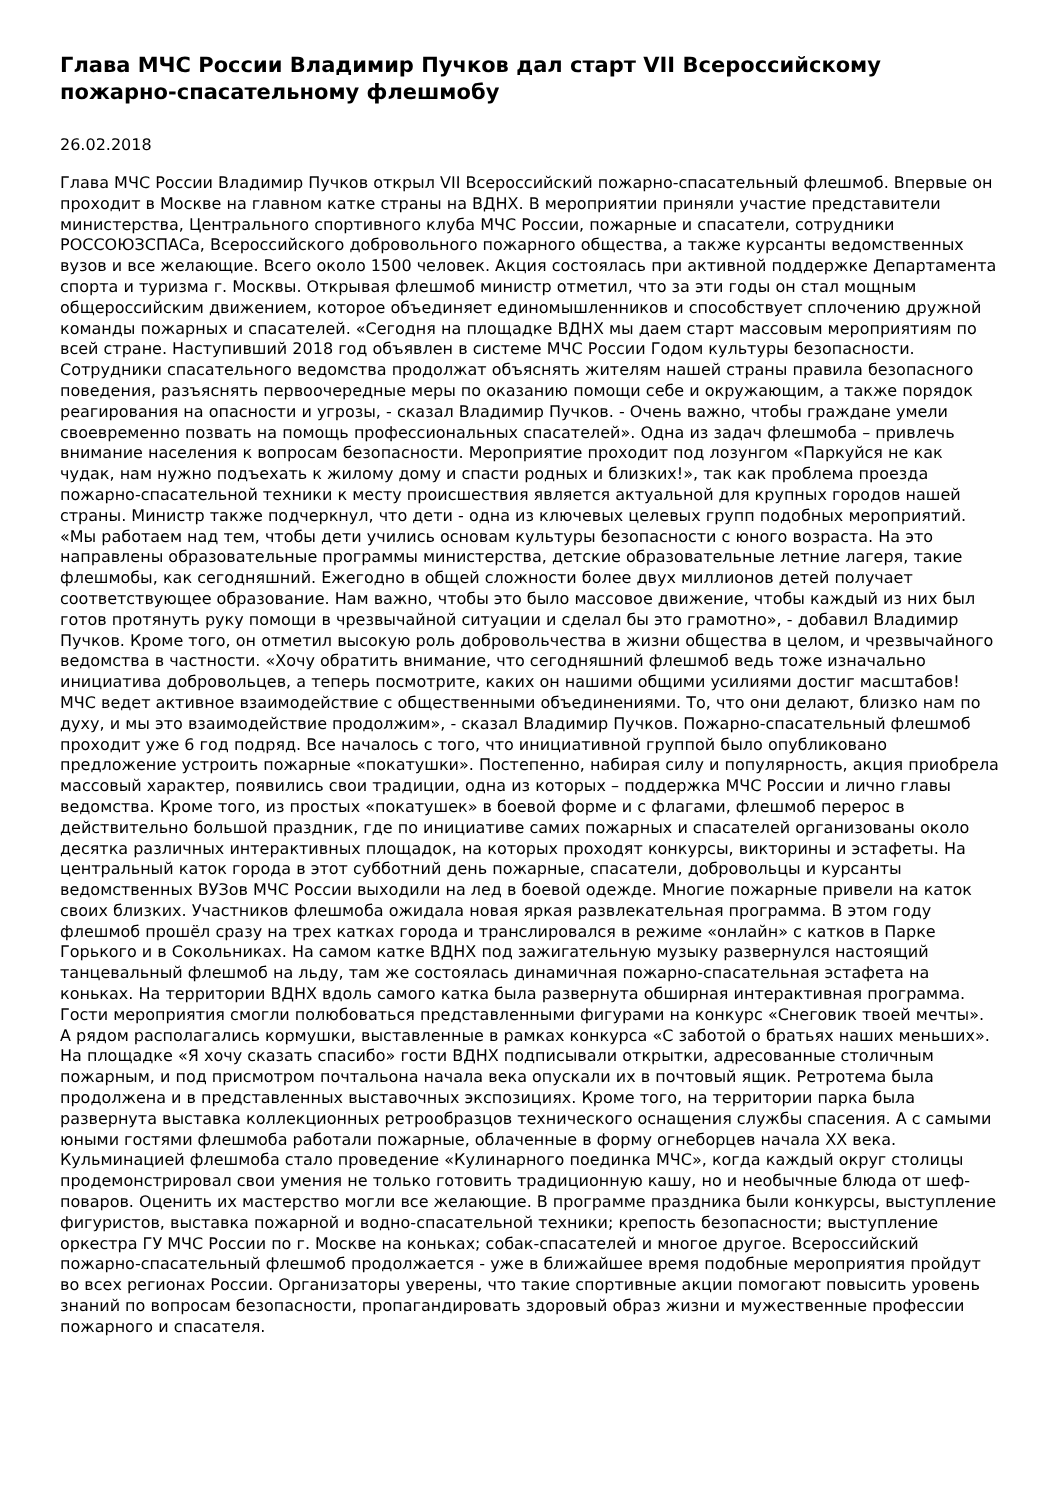Глава МЧС России Владимир Пучков дал старт VII Всероссийскому пожарно-спасательному флешмобу
26.02.2018
Глава МЧС России Владимир Пучков открыл VII Всероссийский пожарно-спасательный флешмоб. Впервые он проходит в Москве на главном катке страны на ВДНХ. В мероприятии приняли участие представители министерства, Центрального спортивного клуба МЧС России, пожарные и спасатели, сотрудники РОССОЮЗСПАСа, Всероссийского добровольного пожарного общества, а также курсанты ведомственных вузов и все желающие. Всего около 1500 человек. Акция состоялась при активной поддержке Департамента спорта и туризма г. Москвы. Открывая флешмоб министр отметил, что за эти годы он стал мощным общероссийским движением, которое объединяет единомышленников и способствует сплочению дружной команды пожарных и спасателей. «Сегодня на площадке ВДНХ мы даем старт массовым мероприятиям по всей стране. Наступивший 2018 год объявлен в системе МЧС России Годом культуры безопасности. Сотрудники спасательного ведомства продолжат объяснять жителям нашей страны правила безопасного поведения, разъяснять первоочередные меры по оказанию помощи себе и окружающим, а также порядок реагирования на опасности и угрозы, - сказал Владимир Пучков. - Очень важно, чтобы граждане умели своевременно позвать на помощь профессиональных спасателей». Одна из задач флешмоба – привлечь внимание населения к вопросам безопасности. Мероприятие проходит под лозунгом «Паркуйся не как чудак, нам нужно подъехать к жилому дому и спасти родных и близких!», так как проблема проезда пожарно-спасательной техники к месту происшествия является актуальной для крупных городов нашей страны. Министр также подчеркнул, что дети - одна из ключевых целевых групп подобных мероприятий. «Мы работаем над тем, чтобы дети учились основам культуры безопасности с юного возраста. На это направлены образовательные программы министерства, детские образовательные летние лагеря, такие флешмобы, как сегодняшний. Ежегодно в общей сложности более двух миллионов детей получает соответствующее образование. Нам важно, чтобы это было массовое движение, чтобы каждый из них был готов протянуть руку помощи в чрезвычайной ситуации и сделал бы это грамотно», - добавил Владимир Пучков. Кроме того, он отметил высокую роль добровольчества в жизни общества в целом, и чрезвычайного ведомства в частности. «Хочу обратить внимание, что сегодняшний флешмоб ведь тоже изначально инициатива добровольцев, а теперь посмотрите, каких он нашими общими усилиями достиг масштабов! МЧС ведет активное взаимодействие с общественными объединениями. То, что они делают, близко нам по духу, и мы это взаимодействие продолжим», - сказал Владимир Пучков. Пожарно-спасательный флешмоб проходит уже 6 год подряд. Все началось с того, что инициативной группой было опубликовано предложение устроить пожарные «покатушки». Постепенно, набирая силу и популярность, акция приобрела массовый характер, появились свои традиции, одна из которых – поддержка МЧС России и лично главы ведомства. Кроме того, из простых «покатушек» в боевой форме и с флагами, флешмоб перерос в действительно большой праздник, где по инициативе самих пожарных и спасателей организованы около десятка различных интерактивных площадок, на которых проходят конкурсы, викторины и эстафеты. На центральный каток города в этот субботний день пожарные, спасатели, добровольцы и курсанты ведомственных ВУЗов МЧС России выходили на лед в боевой одежде. Многие пожарные привели на каток своих близких. Участников флешмоба ожидала новая яркая развлекательная программа. В этом году флешмоб прошёл сразу на трех катках города и транслировался в режиме «онлайн» с катков в Парке Горького и в Сокольниках. На самом катке ВДНХ под зажигательную музыку развернулся настоящий танцевальный флешмоб на льду, там же состоялась динамичная пожарно-спасательная эстафета на коньках. На территории ВДНХ вдоль самого катка была развернута обширная интерактивная программа. Гости мероприятия смогли полюбоваться представленными фигурами на конкурс «Снеговик твоей мечты». А рядом располагались кормушки, выставленные в рамках конкурса «С заботой о братьях наших меньших». На площадке «Я хочу сказать спасибо» гости ВДНХ подписывали открытки, адресованные столичным пожарным, и под присмотром почтальона начала века опускали их в почтовый ящик. Ретротема была продолжена и в представленных выставочных экспозициях. Кроме того, на территории парка была развернута выставка коллекционных ретрообразцов технического оснащения службы спасения. А с самыми юными гостями флешмоба работали пожарные, облаченные в форму огнеборцев начала XX века. Кульминацией флешмоба стало проведение «Кулинарного поединка МЧС», когда каждый округ столицы продемонстрировал свои умения не только готовить традиционную кашу, но и необычные блюда от шеф-поваров. Оценить их мастерство могли все желающие. В программе праздника были конкурсы, выступление фигуристов, выставка пожарной и водно-спасательной техники; крепость безопасности; выступление оркестра ГУ МЧС России по г. Москве на коньках; собак-спасателей и многое другое. Всероссийский пожарно-спасательный флешмоб продолжается - уже в ближайшее время подобные мероприятия пройдут во всех регионах России. Организаторы уверены, что такие спортивные акции помогают повысить уровень знаний по вопросам безопасности, пропагандировать здоровый образ жизни и мужественные профессии пожарного и спасателя.